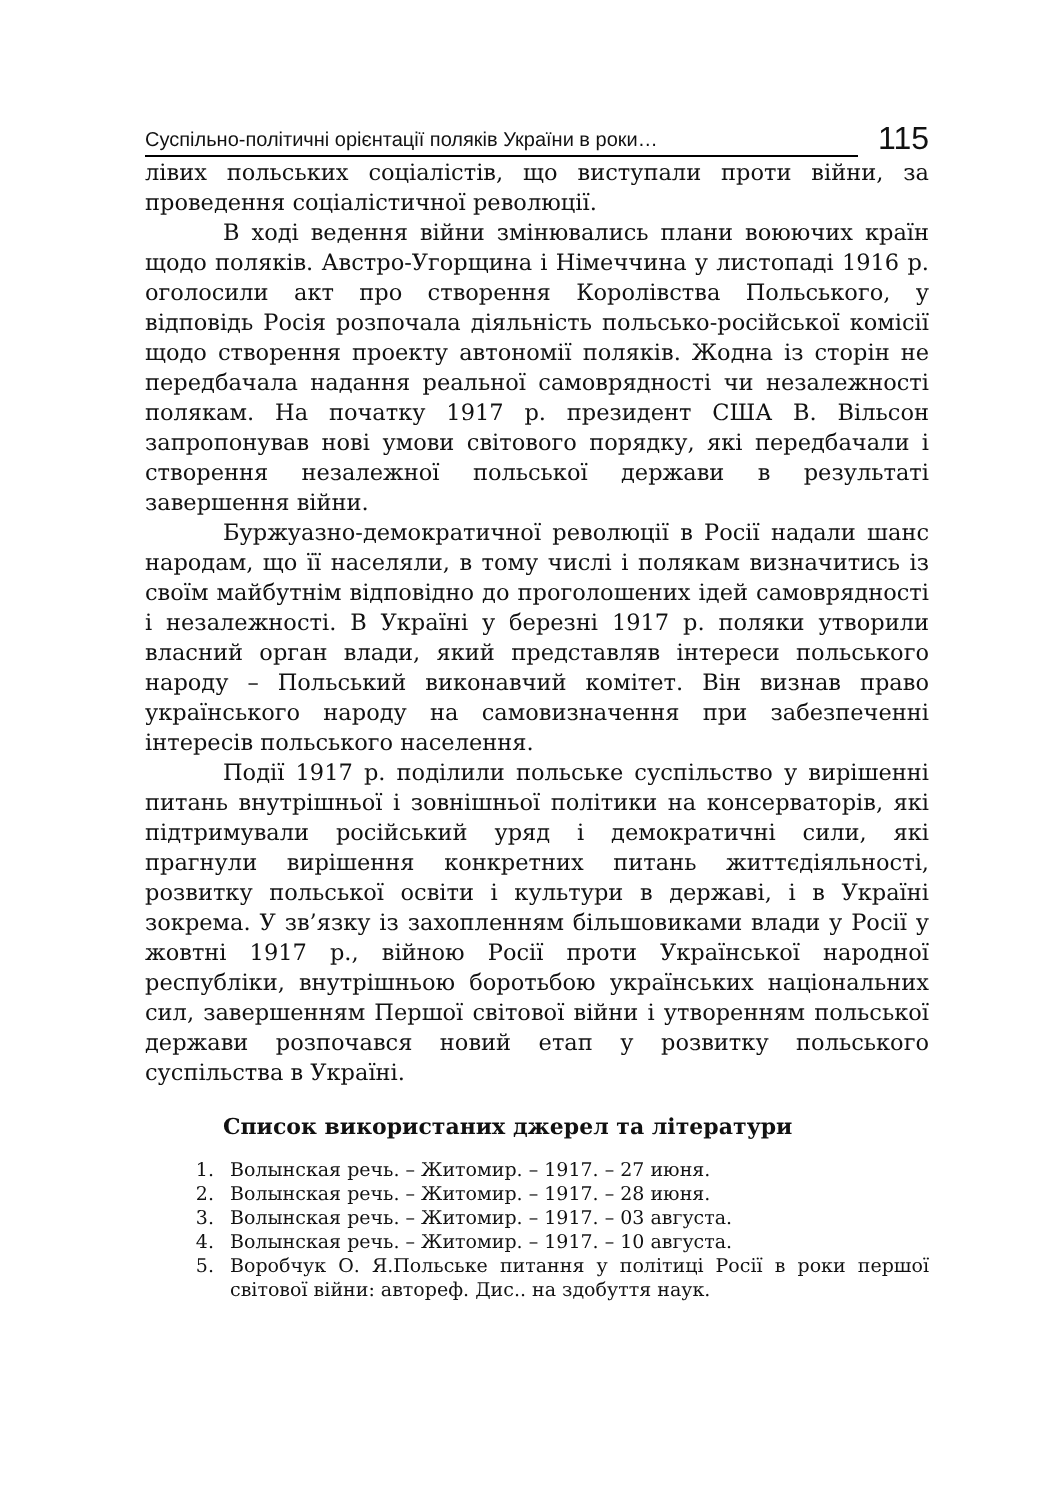Суспільно-політичні орієнтації поляків України в роки… 115
лівих польських соціалістів, що виступали проти війни, за проведення соціалістичної революції.
В ході ведення війни змінювались плани воюючих країн щодо поляків. Австро-Угорщина і Німеччина у листопаді 1916 р. оголосили акт про створення Королівства Польського, у відповідь Росія розпочала діяльність польсько-російської комісії щодо створення проекту автономії поляків. Жодна із сторін не передбачала надання реальної самоврядності чи незалежності полякам. На початку 1917 р. президент США В. Вільсон запропонував нові умови світового порядку, які передбачали і створення незалежної польської держави в результаті завершення війни.
Буржуазно-демократичної революції в Росії надали шанс народам, що її населяли, в тому числі і полякам визначитись із своїм майбутнім відповідно до проголошених ідей самоврядності і незалежності. В Україні у березні 1917 р. поляки утворили власний орган влади, який представляв інтереси польського народу – Польський виконавчий комітет. Він визнав право українського народу на самовизначення при забезпеченні інтересів польського населення.
Події 1917 р. поділили польське суспільство у вирішенні питань внутрішньої і зовнішньої політики на консерваторів, які підтримували російський уряд і демократичні сили, які прагнули вирішення конкретних питань життєдіяльності, розвитку польської освіти і культури в державі, і в Україні зокрема. У зв’язку із захопленням більшовиками влади у Росії у жовтні 1917 р., війною Росії проти Української народної республіки, внутрішньою боротьбою українських національних сил, завершенням Першої світової війни і утворенням польської держави розпочався новий етап у розвитку польського суспільства в Україні.
Список використаних джерел та літератури
1. Волынская речь. – Житомир. – 1917. – 27 июня.
2. Волынская речь. – Житомир. – 1917. – 28 июня.
3. Волынская речь. – Житомир. – 1917. – 03 августа.
4. Волынская речь. – Житомир. – 1917. – 10 августа.
5. Воробчук О. Я.Польське питання у політиці Росії в роки першої світової війни: автореф. Дис.. на здобуття наук.